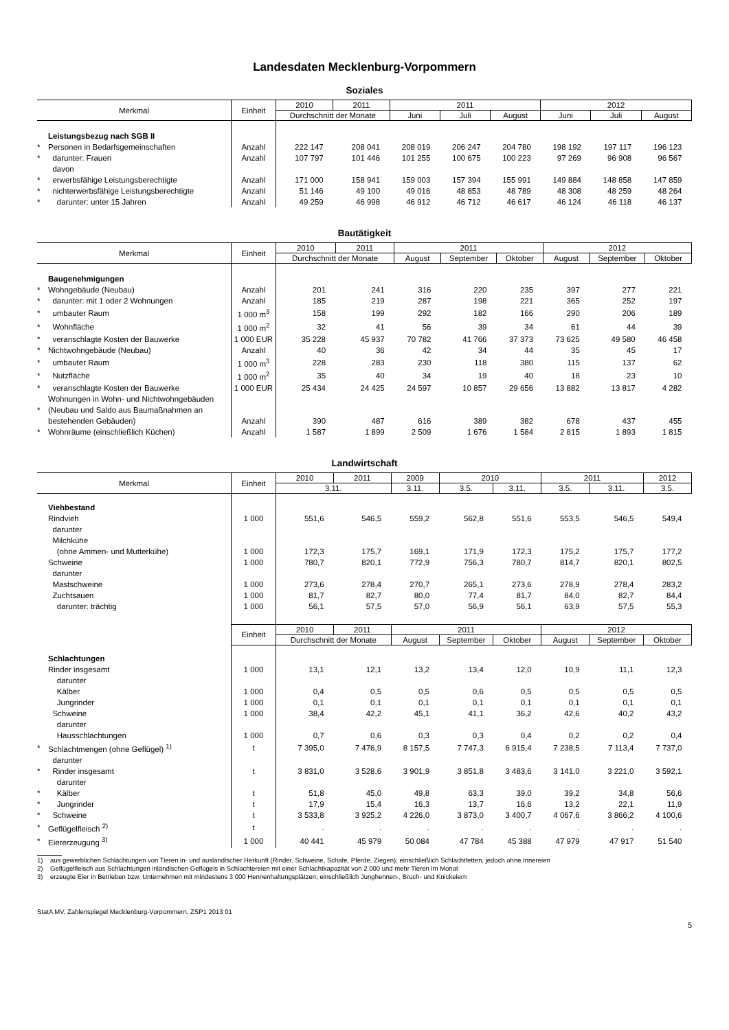Landesdaten Mecklenburg-Vorpommern
Soziales
| Merkmal | | Einheit | 2010 | 2011 | 2011 | | | 2012 | | |
| --- | --- | --- | --- | --- | --- | --- | --- | --- | --- | --- |
| | | | Durchschnitt der Monate | | Juni | Juli | August | Juni | Juli | August |
| | Leistungsbezug nach SGB II | | | | | | | | | |
| * | Personen in Bedarfsgemeinschaften | Anzahl | 222 147 | 208 041 | 208 019 | 206 247 | 204 780 | 198 192 | 197 117 | 196 123 |
| * | darunter: Frauen | Anzahl | 107 797 | 101 446 | 101 255 | 100 675 | 100 223 | 97 269 | 96 908 | 96 567 |
| | davon | | | | | | | | | |
| * | erwerbsfähige Leistungsberechtigte | Anzahl | 171 000 | 158 941 | 159 003 | 157 394 | 155 991 | 149 884 | 148 858 | 147 859 |
| * | nichterwerbsfähige Leistungsberechtigte | Anzahl | 51 146 | 49 100 | 49 016 | 48 853 | 48 789 | 48 308 | 48 259 | 48 264 |
| * | darunter: unter 15 Jahren | Anzahl | 49 259 | 46 998 | 46 912 | 46 712 | 46 617 | 46 124 | 46 118 | 46 137 |
Bautätigkeit
| Merkmal | | Einheit | 2010 | 2011 | 2011 | | | 2012 | | |
| --- | --- | --- | --- | --- | --- | --- | --- | --- | --- | --- |
| | | | Durchschnitt der Monate | | August | September | Oktober | August | September | Oktober |
| | Baugenehmigungen | | | | | | | | | |
| * | Wohngebäude (Neubau) | Anzahl | 201 | 241 | 316 | 220 | 235 | 397 | 277 | 221 |
| * | darunter: mit 1 oder 2 Wohnungen | Anzahl | 185 | 219 | 287 | 198 | 221 | 365 | 252 | 197 |
| * | umbauter Raum | 1 000 m<sup>3</sup> | 158 | 199 | 292 | 182 | 166 | 290 | 206 | 189 |
| * | Wohnfläche | 1 000 m<sup>2</sup> | 32 | 41 | 56 | 39 | 34 | 61 | 44 | 39 |
| * | veranschlagte Kosten der Bauwerke | 1 000 EUR | 35 228 | 45 937 | 70 782 | 41 766 | 37 373 | 73 625 | 49 580 | 46 458 |
| * | Nichtwohngebäude (Neubau) | Anzahl | 40 | 36 | 42 | 34 | 44 | 35 | 45 | 17 |
| * | umbauter Raum | 1 000 m<sup>3</sup> | 228 | 283 | 230 | 118 | 380 | 115 | 137 | 62 |
| * | Nutzfläche | 1 000 m<sup>2</sup> | 35 | 40 | 34 | 19 | 40 | 18 | 23 | 10 |
| * | veranschlagte Kosten der Bauwerke | 1 000 EUR | 25 434 | 24 425 | 24 597 | 10 857 | 29 656 | 13 882 | 13 817 | 4 282 |
| * | Wohnungen in Wohn- und Nichtwohngebäuden (Neubau und Saldo aus Baumaßnahmen an bestehenden Gebäuden) | Anzahl | 390 | 487 | 616 | 389 | 382 | 678 | 437 | 455 |
| * | Wohnräume (einschließlich Küchen) | Anzahl | 1 587 | 1 899 | 2 509 | 1 676 | 1 584 | 2 815 | 1 893 | 1 815 |
Landwirtschaft
| Merkmal | | Einheit | 2010 | 2011 | 2009 | 2010 | | 2011 | | 2012 |
| --- | --- | --- | --- | --- | --- | --- | --- | --- | --- | --- |
| | | | 3.11. | | 3.11. | 3.5. | 3.11. | 3.5. | 3.11. | 3.5. |
| | Viehbestand | | | | | | | | | |
| | Rindvieh | 1 000 | 551,6 | 546,5 | 559,2 | 562,8 | 551,6 | 553,5 | 546,5 | 549,4 |
| | darunter Milchkühe (ohne Ammen- und Mutterkühe) | 1 000 | 172,3 | 175,7 | 169,1 | 171,9 | 172,3 | 175,2 | 175,7 | 177,2 |
| | Schweine | 1 000 | 780,7 | 820,1 | 772,9 | 756,3 | 780,7 | 814,7 | 820,1 | 802,5 |
| | darunter | | | | | | | | | |
| | Mastschweine | 1 000 | 273,6 | 278,4 | 270,7 | 265,1 | 273,6 | 278,9 | 278,4 | 283,2 |
| | Zuchtsauen | 1 000 | 81,7 | 82,7 | 80,0 | 77,4 | 81,7 | 84,0 | 82,7 | 84,4 |
| | darunter: trächtig | 1 000 | 56,1 | 57,5 | 57,0 | 56,9 | 56,1 | 63,9 | 57,5 | 55,3 |
| | | Einheit | 2010 | 2011 | 2011 | | | 2012 | | |
| | | | Durchschnitt der Monate | | August | September | Oktober | August | September | Oktober |
| | Schlachtungen | | | | | | | | | |
| | Rinder insgesamt | 1 000 | 13,1 | 12,1 | 13,2 | 13,4 | 12,0 | 10,9 | 11,1 | 12,3 |
| | darunter | | | | | | | | | |
| | Kälber | 1 000 | 0,4 | 0,5 | 0,5 | 0,6 | 0,5 | 0,5 | 0,5 | 0,5 |
| | Jungrinder | 1 000 | 0,1 | 0,1 | 0,1 | 0,1 | 0,1 | 0,1 | 0,1 | 0,1 |
| | Schweine | 1 000 | 38,4 | 42,2 | 45,1 | 41,1 | 36,2 | 42,6 | 40,2 | 43,2 |
| | darunter | | | | | | | | | |
| | Hausschlachtungen | 1 000 | 0,7 | 0,6 | 0,3 | 0,3 | 0,4 | 0,2 | 0,2 | 0,4 |
| * | Schlachtmengen (ohne Geflügel) <sup>1)</sup> | t | 7 395,0 | 7 476,9 | 8 157,5 | 7 747,3 | 6 915,4 | 7 238,5 | 7 113,4 | 7 737,0 |
| | darunter | | | | | | | | | |
| * | Rinder insgesamt | t | 3 831,0 | 3 528,6 | 3 901,9 | 3 851,8 | 3 483,6 | 3 141,0 | 3 221,0 | 3 592,1 |
| | darunter | | | | | | | | | |
| * | Kälber | t | 51,8 | 45,0 | 49,8 | 63,3 | 39,0 | 39,2 | 34,8 | 56,6 |
| * | Jungrinder | t | 17,9 | 15,4 | 16,3 | 13,7 | 16,6 | 13,2 | 22,1 | 11,9 |
| * | Schweine | t | 3 533,8 | 3 925,2 | 4 226,0 | 3 873,0 | 3 400,7 | 4 067,6 | 3 866,2 | 4 100,6 |
| * | Geflügelfleisch <sup>2)</sup> | t | . | . | . | . | . | . | . | . |
| * | Eiererzeugung <sup>3)</sup> | 1 000 | 40 441 | 45 979 | 50 084 | 47 784 | 45 388 | 47 979 | 47 917 | 51 540 |
1) aus gewerblichen Schlachtungen von Tieren in- und ausländischer Herkunft (Rinder, Schweine, Schafe, Pferde, Ziegen); einschließlich Schlachtfetten, jedoch ohne Innereien
2) Geflügelfleisch aus Schlachtungen inländischen Geflügels in Schlachtereien mit einer Schlachtkapazität von 2 000 und mehr Tieren im Monat
3) erzeugte Eier in Betrieben bzw. Unternehmen mit mindestens 3 000 Hennenhaltungsplätzen; einschließlich Junghennen-, Bruch- und Knickeiern
StatA MV, Zahlenspiegel Mecklenburg-Vorpommern, ZSP1 2013 01
5